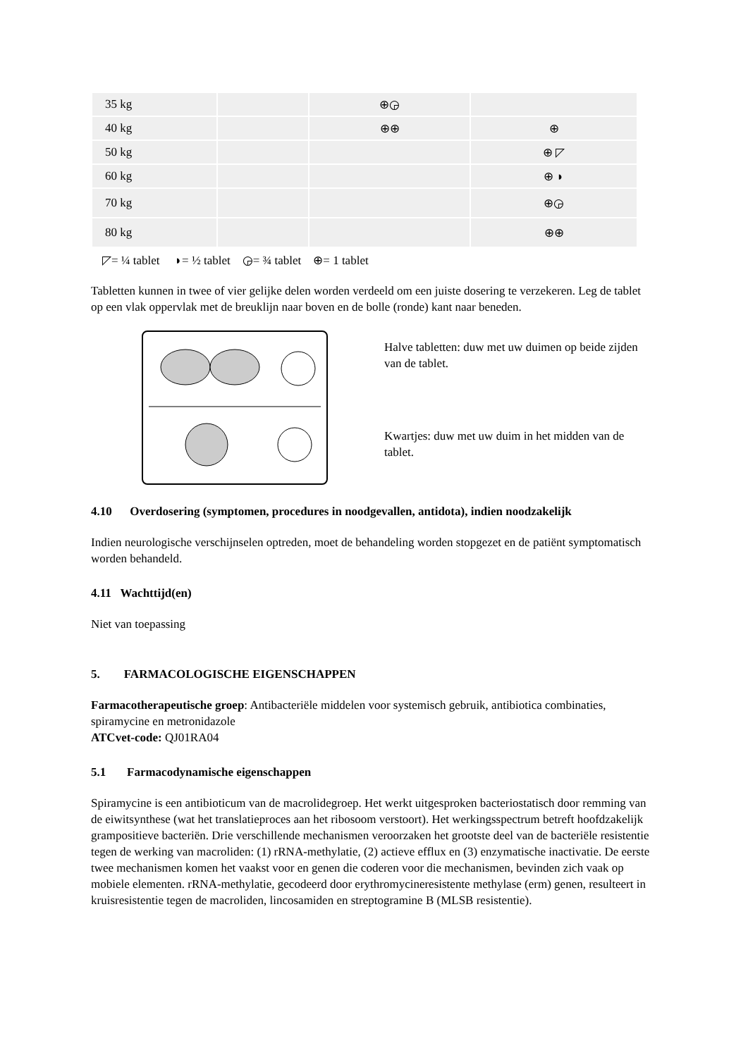| 35 kg | | ⊕◶ | |
| 40 kg | | ⊕⊕ | ⊕ |
| 50 kg | | | ⊕ ◸ |
| 60 kg | | | ⊕ ◗ |
| 70 kg | | | ⊕◶ |
| 80 kg | | | ⊕⊕ |
◸= ¼ tablet ◗= ½ tablet ◶= ¾ tablet ⊕= 1 tablet
Tabletten kunnen in twee of vier gelijke delen worden verdeeld om een juiste dosering te verzekeren. Leg de tablet op een vlak oppervlak met de breuklijn naar boven en de bolle (ronde) kant naar beneden.
Halve tabletten: duw met uw duimen op beide zijden van de tablet.
Kwartjes: duw met uw duim in het midden van de tablet.
4.10 Overdosering (symptomen, procedures in noodgevallen, antidota), indien noodzakelijk
Indien neurologische verschijnselen optreden, moet de behandeling worden stopgezet en de patiënt symptomatisch worden behandeld.
4.11 Wachttijd(en)
Niet van toepassing
5. FARMACOLOGISCHE EIGENSCHAPPEN
Farmacotherapeutische groep: Antibacteriële middelen voor systemisch gebruik, antibiotica combinaties, spiramycine en metronidazole
ATCvet-code: QJ01RA04
5.1 Farmacodynamische eigenschappen
Spiramycine is een antibioticum van de macrolidegroep. Het werkt uitgesproken bacteriostatisch door remming van de eiwitsynthese (wat het translatieproces aan het ribosoom verstoort). Het werkingsspectrum betreft hoofdzakelijk grampositieve bacteriën. Drie verschillende mechanismen veroorzaken het grootste deel van de bacteriële resistentie tegen de werking van macroliden: (1) rRNA-methylatie, (2) actieve efflux en (3) enzymatische inactivatie. De eerste twee mechanismen komen het vaakst voor en genen die coderen voor die mechanismen, bevinden zich vaak op mobiele elementen. rRNA-methylatie, gecodeerd door erythromycineresistente methylase (erm) genen, resulteert in kruisresistentie tegen de macroliden, lincosamiden en streptogramine B (MLSB resistentie).